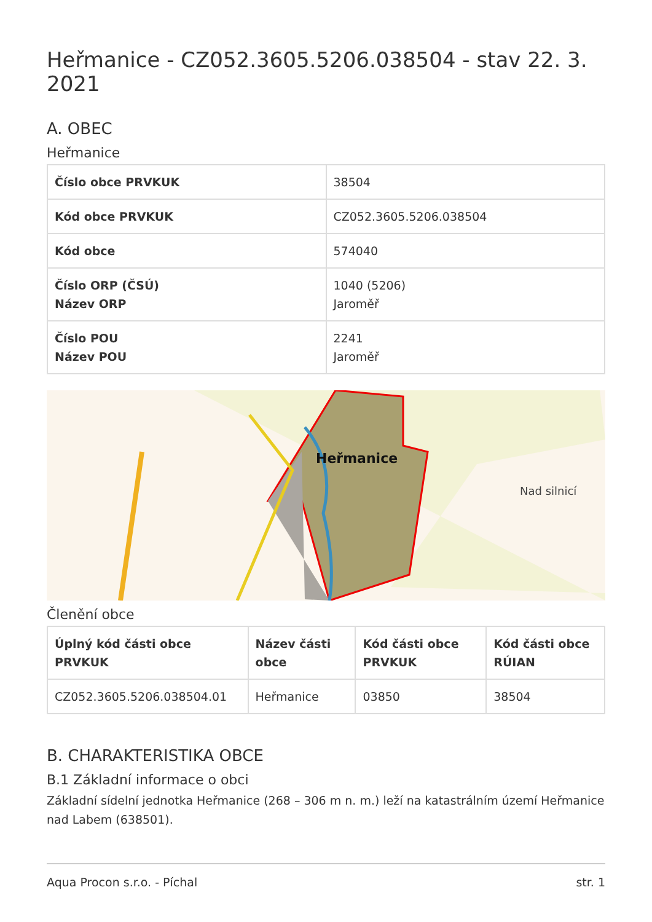Heřmanice - CZ052.3605.5206.038504 - stav 22. 3. 2021
A. OBEC
Heřmanice
| Číslo obce PRVKUK | 38504 |
| Kód obce PRVKUK | CZ052.3605.5206.038504 |
| Kód obce | 574040 |
| Číslo ORP (ČSÚ) Název ORP | 1040 (5206) Jaroměř |
| Číslo POU Název POU | 2241 Jaroměř |
Heřmanice
Nad silnicí
Členění obce
| Úplný kód části obce PRVKUK | Název části obce | Kód části obce PRVKUK | Kód části obce RÚIAN |
| --- | --- | --- | --- |
| CZ052.3605.5206.038504.01 | Heřmanice | 03850 | 38504 |
B. CHARAKTERISTIKA OBCE
B.1 Základní informace o obci
Základní sídelní jednotka Heřmanice (268 – 306 m n. m.) leží na katastrálním území Heřmanice nad Labem (638501).
Aqua Procon s.r.o. - Píchal str. 1